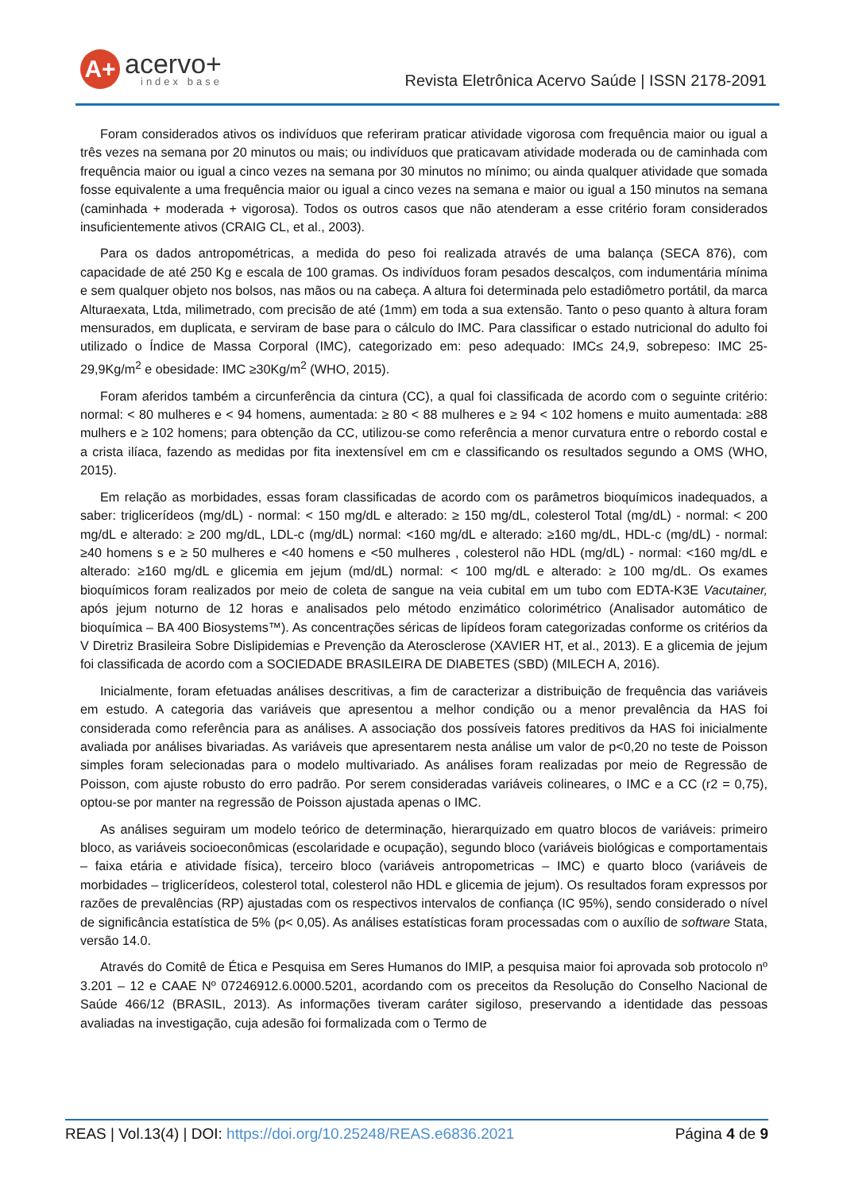A+
acervo+
index base
Revista Eletrônica Acervo Saúde | ISSN 2178-2091
Foram considerados ativos os indivíduos que referiram praticar atividade vigorosa com frequência maior ou igual a três vezes na semana por 20 minutos ou mais; ou indivíduos que praticavam atividade moderada ou de caminhada com frequência maior ou igual a cinco vezes na semana por 30 minutos no mínimo; ou ainda qualquer atividade que somada fosse equivalente a uma frequência maior ou igual a cinco vezes na semana e maior ou igual a 150 minutos na semana (caminhada + moderada + vigorosa). Todos os outros casos que não atenderam a esse critério foram considerados insuficientemente ativos (CRAIG CL, et al., 2003).
Para os dados antropométricas, a medida do peso foi realizada através de uma balança (SECA 876), com capacidade de até 250 Kg e escala de 100 gramas. Os indivíduos foram pesados descalços, com indumentária mínima e sem qualquer objeto nos bolsos, nas mãos ou na cabeça. A altura foi determinada pelo estadiômetro portátil, da marca Alturaexata, Ltda, milimetrado, com precisão de até (1mm) em toda a sua extensão. Tanto o peso quanto à altura foram mensurados, em duplicata, e serviram de base para o cálculo do IMC. Para classificar o estado nutricional do adulto foi utilizado o Índice de Massa Corporal (IMC), categorizado em: peso adequado: IMC≤ 24,9, sobrepeso: IMC 25-29,9Kg/m<sup>2</sup> e obesidade: IMC ≥30Kg/m<sup>2</sup> (WHO, 2015).
Foram aferidos também a circunferência da cintura (CC), a qual foi classificada de acordo com o seguinte critério: normal: < 80 mulheres e < 94 homens, aumentada: ≥ 80 < 88 mulheres e ≥ 94 < 102 homens e muito aumentada: ≥88 mulhers e ≥ 102 homens; para obtenção da CC, utilizou-se como referência a menor curvatura entre o rebordo costal e a crista ilíaca, fazendo as medidas por fita inextensível em cm e classificando os resultados segundo a OMS (WHO, 2015).
Em relação as morbidades, essas foram classificadas de acordo com os parâmetros bioquímicos inadequados, a saber: triglicerídeos (mg/dL) - normal: < 150 mg/dL e alterado: ≥ 150 mg/dL, colesterol Total (mg/dL) - normal: < 200 mg/dL e alterado: ≥ 200 mg/dL, LDL-c (mg/dL) normal: <160 mg/dL e alterado: ≥160 mg/dL, HDL-c (mg/dL) - normal: ≥40 homens s e ≥ 50 mulheres e <40 homens e <50 mulheres , colesterol não HDL (mg/dL) - normal: <160 mg/dL e alterado: ≥160 mg/dL e glicemia em jejum (md/dL) normal: < 100 mg/dL e alterado: ≥ 100 mg/dL. Os exames bioquímicos foram realizados por meio de coleta de sangue na veia cubital em um tubo com EDTA-K3E Vacutainer, após jejum noturno de 12 horas e analisados pelo método enzimático colorimétrico (Analisador automático de bioquímica – BA 400 Biosystems™). As concentrações séricas de lipídeos foram categorizadas conforme os critérios da V Diretriz Brasileira Sobre Dislipidemias e Prevenção da Aterosclerose (XAVIER HT, et al., 2013). E a glicemia de jejum foi classificada de acordo com a SOCIEDADE BRASILEIRA DE DIABETES (SBD) (MILECH A, 2016).
Inicialmente, foram efetuadas análises descritivas, a fim de caracterizar a distribuição de frequência das variáveis em estudo. A categoria das variáveis que apresentou a melhor condição ou a menor prevalência da HAS foi considerada como referência para as análises. A associação dos possíveis fatores preditivos da HAS foi inicialmente avaliada por análises bivariadas. As variáveis que apresentarem nesta análise um valor de p<0,20 no teste de Poisson simples foram selecionadas para o modelo multivariado. As análises foram realizadas por meio de Regressão de Poisson, com ajuste robusto do erro padrão. Por serem consideradas variáveis colineares, o IMC e a CC (r2 = 0,75), optou-se por manter na regressão de Poisson ajustada apenas o IMC.
As análises seguiram um modelo teórico de determinação, hierarquizado em quatro blocos de variáveis: primeiro bloco, as variáveis socioeconômicas (escolaridade e ocupação), segundo bloco (variáveis biológicas e comportamentais – faixa etária e atividade física), terceiro bloco (variáveis antropometricas – IMC) e quarto bloco (variáveis de morbidades – triglicerídeos, colesterol total, colesterol não HDL e glicemia de jejum). Os resultados foram expressos por razões de prevalências (RP) ajustadas com os respectivos intervalos de confiança (IC 95%), sendo considerado o nível de significância estatística de 5% (p< 0,05). As análises estatísticas foram processadas com o auxílio de software Stata, versão 14.0.
Através do Comitê de Ética e Pesquisa em Seres Humanos do IMIP, a pesquisa maior foi aprovada sob protocolo nº 3.201 – 12 e CAAE Nº 07246912.6.0000.5201, acordando com os preceitos da Resolução do Conselho Nacional de Saúde 466/12 (BRASIL, 2013). As informações tiveram caráter sigiloso, preservando a identidade das pessoas avaliadas na investigação, cuja adesão foi formalizada com o Termo de
REAS | Vol.13(4) | DOI: https://doi.org/10.25248/REAS.e6836.2021 Página 4 de 9